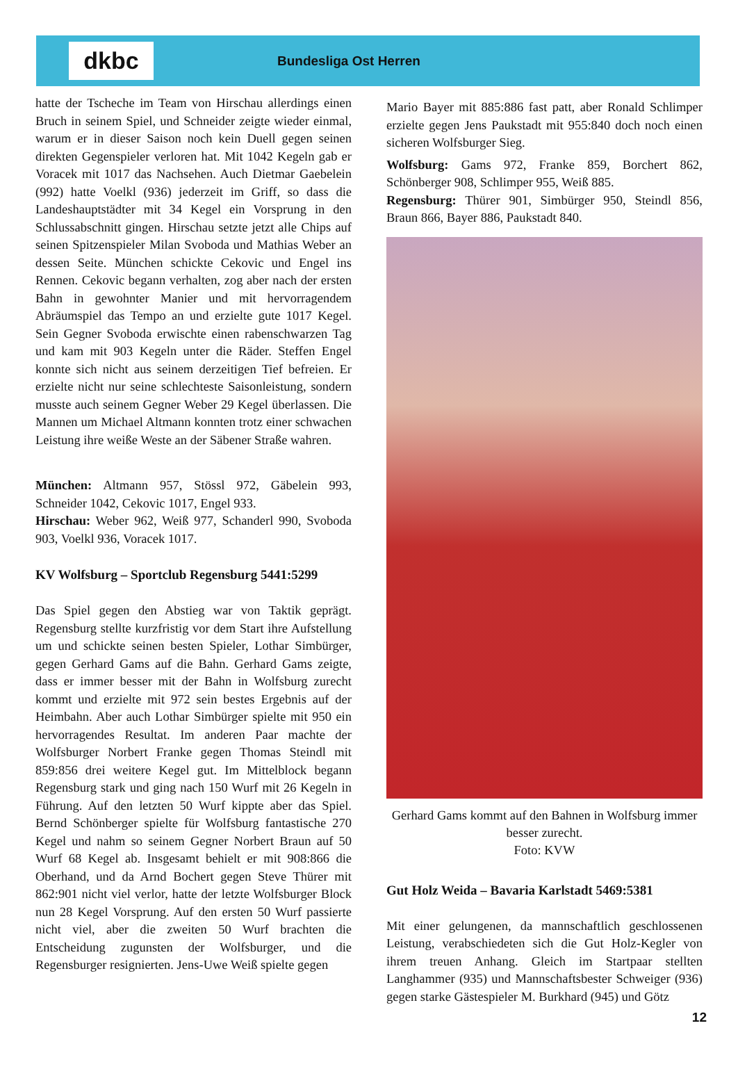dkbc
Bundesliga Ost Herren
hatte der Tscheche im Team von Hirschau allerdings einen Bruch in seinem Spiel, und Schneider zeigte wieder einmal, warum er in dieser Saison noch kein Duell gegen seinen direkten Gegenspieler verloren hat. Mit 1042 Kegeln gab er Voracek mit 1017 das Nachsehen. Auch Dietmar Gaebelein (992) hatte Voelkl (936) jederzeit im Griff, so dass die Landeshauptstädter mit 34 Kegel ein Vorsprung in den Schlussabschnitt gingen. Hirschau setzte jetzt alle Chips auf seinen Spitzenspieler Milan Svoboda und Mathias Weber an dessen Seite. München schickte Cekovic und Engel ins Rennen. Cekovic begann verhalten, zog aber nach der ersten Bahn in gewohnter Manier und mit hervorragendem Abräumspiel das Tempo an und erzielte gute 1017 Kegel. Sein Gegner Svoboda erwischte einen rabenschwarzen Tag und kam mit 903 Kegeln unter die Räder. Steffen Engel konnte sich nicht aus seinem derzeitigen Tief befreien. Er erzielte nicht nur seine schlechteste Saisonleistung, sondern musste auch seinem Gegner Weber 29 Kegel überlassen. Die Mannen um Michael Altmann konnten trotz einer schwachen Leistung ihre weiße Weste an der Säbener Straße wahren.
München: Altmann 957, Stössl 972, Gäbelein 993, Schneider 1042, Cekovic 1017, Engel 933.
Hirschau: Weber 962, Weiß 977, Schanderl 990, Svoboda 903, Voelkl 936, Voracek 1017.
KV Wolfsburg – Sportclub Regensburg 5441:5299
Das Spiel gegen den Abstieg war von Taktik geprägt. Regensburg stellte kurzfristig vor dem Start ihre Aufstellung um und schickte seinen besten Spieler, Lothar Simbürger, gegen Gerhard Gams auf die Bahn. Gerhard Gams zeigte, dass er immer besser mit der Bahn in Wolfsburg zurecht kommt und erzielte mit 972 sein bestes Ergebnis auf der Heimbahn. Aber auch Lothar Simbürger spielte mit 950 ein hervorragendes Resultat. Im anderen Paar machte der Wolfsburger Norbert Franke gegen Thomas Steindl mit 859:856 drei weitere Kegel gut. Im Mittelblock begann Regensburg stark und ging nach 150 Wurf mit 26 Kegeln in Führung. Auf den letzten 50 Wurf kippte aber das Spiel. Bernd Schönberger spielte für Wolfsburg fantastische 270 Kegel und nahm so seinem Gegner Norbert Braun auf 50 Wurf 68 Kegel ab. Insgesamt behielt er mit 908:866 die Oberhand, und da Arnd Bochert gegen Steve Thürer mit 862:901 nicht viel verlor, hatte der letzte Wolfsburger Block nun 28 Kegel Vorsprung. Auf den ersten 50 Wurf passierte nicht viel, aber die zweiten 50 Wurf brachten die Entscheidung zugunsten der Wolfsburger, und die Regensburger resignierten. Jens-Uwe Weiß spielte gegen
Mario Bayer mit 885:886 fast patt, aber Ronald Schlimper erzielte gegen Jens Paukstadt mit 955:840 doch noch einen sicheren Wolfsburger Sieg.
Wolfsburg: Gams 972, Franke 859, Borchert 862, Schönberger 908, Schlimper 955, Weiß 885.
Regensburg: Thürer 901, Simbürger 950, Steindl 856, Braun 866, Bayer 886, Paukstadt 840.
Gerhard Gams kommt auf den Bahnen in Wolfsburg immer besser zurecht.
Foto: KVW
Gut Holz Weida – Bavaria Karlstadt 5469:5381
Mit einer gelungenen, da mannschaftlich geschlossenen Leistung, verabschiedeten sich die Gut Holz-Kegler von ihrem treuen Anhang. Gleich im Startpaar stellten Langhammer (935) und Mannschaftsbester Schweiger (936) gegen starke Gästespieler M. Burkhard (945) und Götz
12